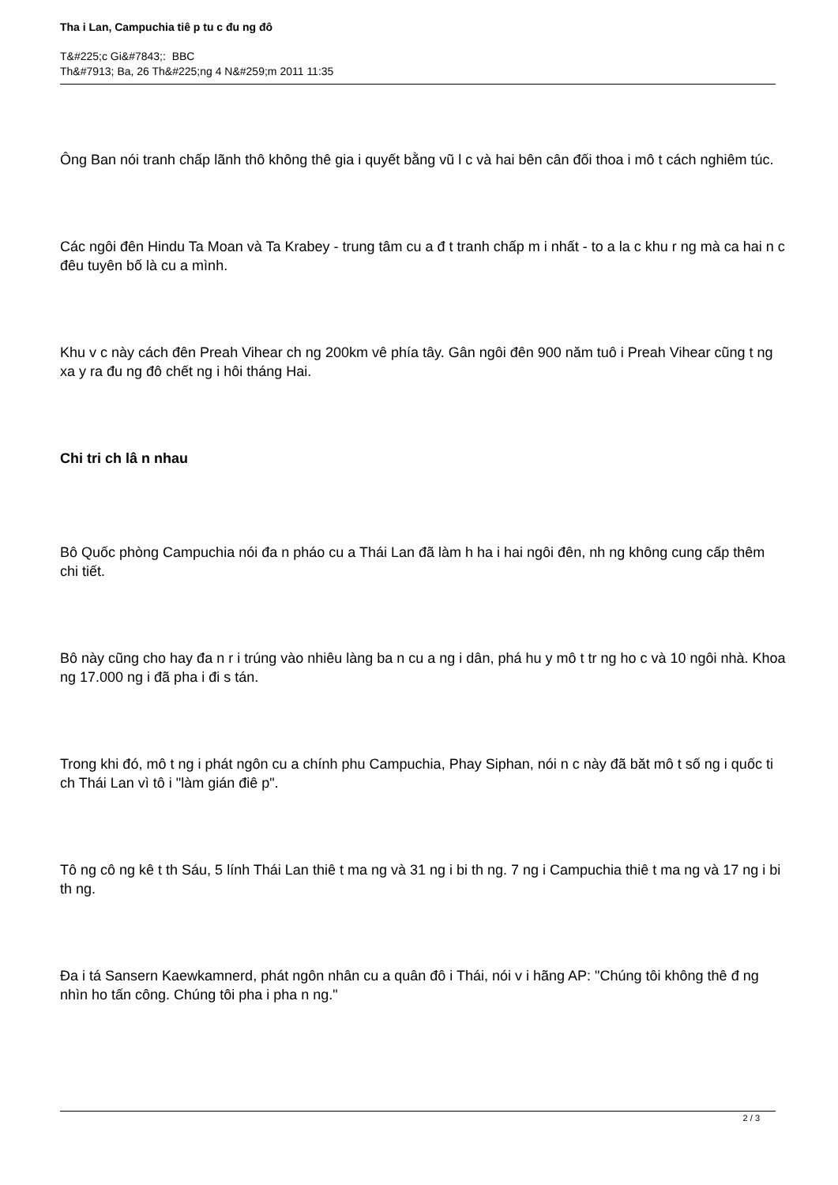Tha i Lan, Campuchia tiê p tu c đu ng đô
T&#225;c Gi&#7843;: BBC
Th&#7913; Ba, 26 Th&#225;ng 4 N&#259;m 2011 11:35
Ông Ban nói tranh chấp lãnh thô không thê gia i quyết bằng vũ l c và hai bên cân đối thoa i mô t cách nghiêm túc.
Các ngôi đên Hindu Ta Moan và Ta Krabey - trung tâm cu a đ t tranh chấp m i nhất - to a la c khu r ng mà ca hai n c đêu tuyên bố là cu a mình.
Khu v c này cách đên Preah Vihear ch ng 200km vê phía tây. Gân ngôi đên 900 năm tuô i Preah Vihear cũng t ng xa y ra đu ng đô chết ng i hôi tháng Hai.
Chi tri ch lâ n nhau
Bô Quốc phòng Campuchia nói đa n pháo cu a Thái Lan đã làm h ha i hai ngôi đên, nh ng không cung cấp thêm chi tiết.
Bô này cũng cho hay đa n r i trúng vào nhiêu làng ba n cu a ng i dân, phá hu y mô t tr ng ho c và 10 ngôi nhà. Khoa ng 17.000 ng i đã pha i đi s tán.
Trong khi đó, mô t ng i phát ngôn cu a chính phu Campuchia, Phay Siphan, nói n c này đã băt mô t số ng i quốc ti ch Thái Lan vì tô i "làm gián điê p".
Tô ng cô ng kê t th Sáu, 5 lính Thái Lan thiê t ma ng và 31 ng i bi th ng. 7 ng i Campuchia thiê t ma ng và 17 ng i bi th ng.
Đa i tá Sansern Kaewkamnerd, phát ngôn nhân cu a quân đô i Thái, nói v i hãng AP: "Chúng tôi không thê đ ng nhìn ho tấn công. Chúng tôi pha i pha n ng."
2 / 3